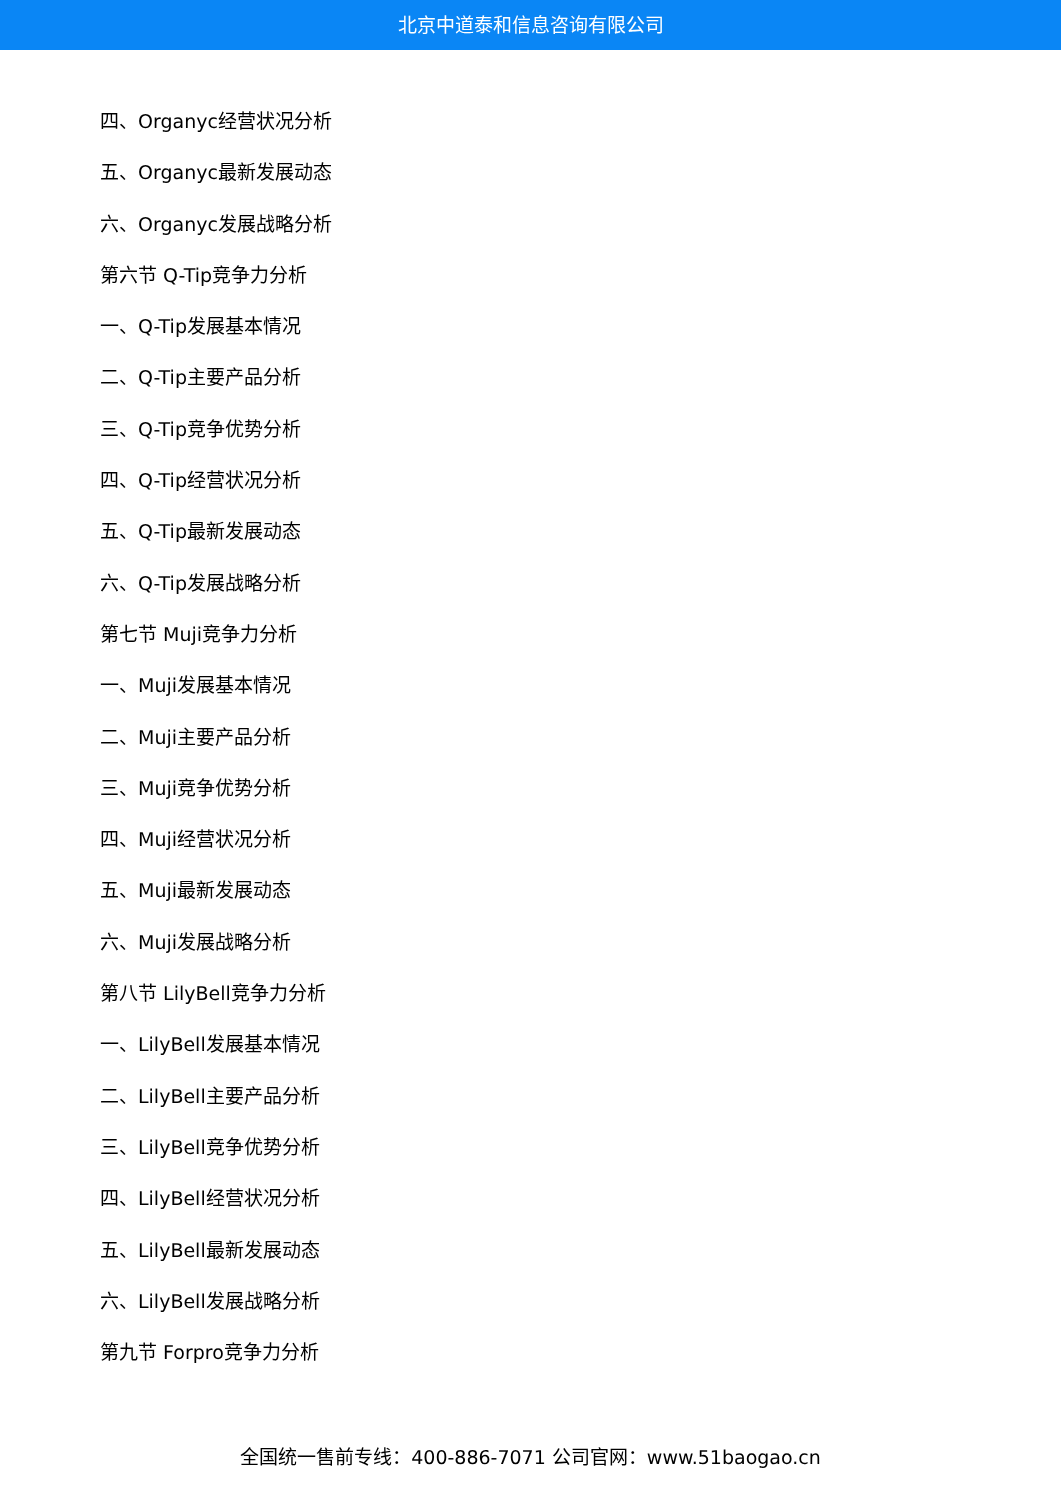北京中道泰和信息咨询有限公司
四、Organyc经营状况分析
五、Organyc最新发展动态
六、Organyc发展战略分析
第六节 Q-Tip竞争力分析
一、Q-Tip发展基本情况
二、Q-Tip主要产品分析
三、Q-Tip竞争优势分析
四、Q-Tip经营状况分析
五、Q-Tip最新发展动态
六、Q-Tip发展战略分析
第七节 Muji竞争力分析
一、Muji发展基本情况
二、Muji主要产品分析
三、Muji竞争优势分析
四、Muji经营状况分析
五、Muji最新发展动态
六、Muji发展战略分析
第八节 LilyBell竞争力分析
一、LilyBell发展基本情况
二、LilyBell主要产品分析
三、LilyBell竞争优势分析
四、LilyBell经营状况分析
五、LilyBell最新发展动态
六、LilyBell发展战略分析
第九节 Forpro竞争力分析
全国统一售前专线：400-886-7071 公司官网：www.51baogao.cn